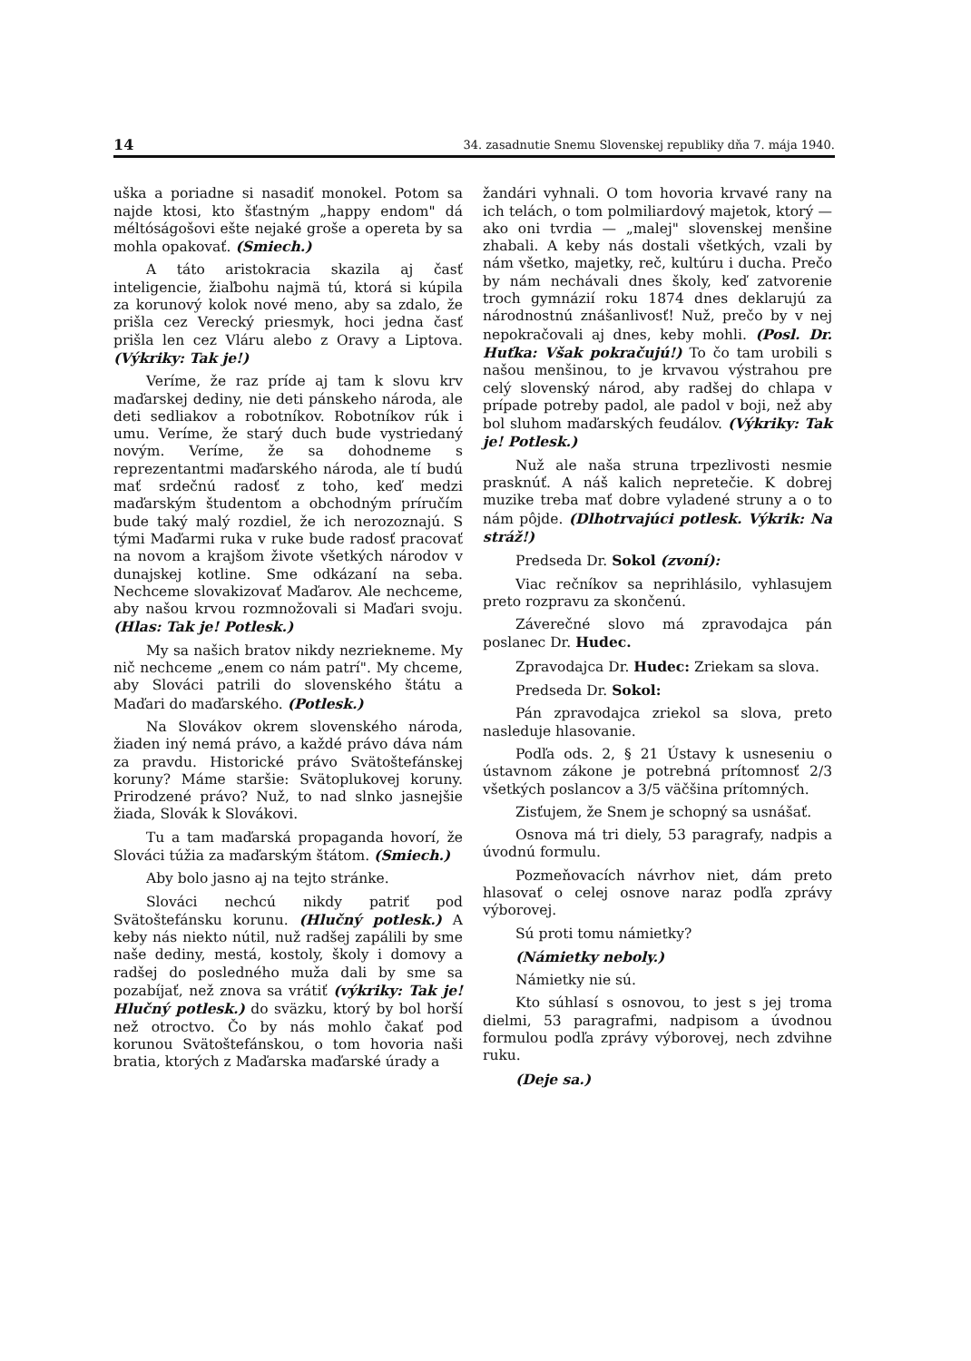14 34. zasadnutie Snemu Slovenskej republiky dňa 7. mája 1940.
uška a poriadne si nasadiť monokel. Potom sa najde ktosi, kto šťastným „happy endom" dá méltóságošovi ešte nejaké groše a opereta by sa mohla opakovať. (Smiech.)
A táto aristokracia skazila aj časť inteligencie, žiaľbohu najmä tú, ktorá si kúpila za korunový kolok nové meno, aby sa zdalo, že prišla cez Verecký priesmyk, hoci jedna časť prišla len cez Vláru alebo z Oravy a Liptova. (Výkriky: Tak je!)
Veríme, že raz príde aj tam k slovu krv maďarskej dediny, nie deti pánskeho národa, ale deti sedliakov a robotníkov. Robotníkov rúk i umu. Veríme, že starý duch bude vystriedaný novým. Veríme, že sa dohodneme s reprezentantmi maďarského národa, ale tí budú mať srdečnú radosť z toho, keď medzi maďarským študentom a obchodným príručím bude taký malý rozdiel, že ich nerozoznajú. S tými Maďarmi ruka v ruke bude radosť pracovať na novom a krajšom živote všetkých národov v dunajskej kotline. Sme odkázaní na seba. Nechceme slovakizovať Maďarov. Ale nechceme, aby našou krvou rozmnožovali si Maďari svoju. (Hlas: Tak je! Potlesk.)
My sa našich bratov nikdy nezriekneme. My nič nechceme „enem co nám patrí". My chceme, aby Slováci patrili do slovenského štátu a Maďari do maďarského. (Potlesk.)
Na Slovákov okrem slovenského národa, žiaden iný nemá právo, a každé právo dáva nám za pravdu. Historické právo Svätoštefánskej koruny? Máme staršie: Svätoplukovej koruny. Prirodzené právo? Nuž, to nad slnko jasnejšie žiada, Slovák k Slovákovi.
Tu a tam maďarská propaganda hovorí, že Slováci túžia za maďarským štátom. (Smiech.)
Aby bolo jasno aj na tejto stránke.
Slováci nechcú nikdy patriť pod Svätoštefánsku korunu. (Hlučný potlesk.) A keby nás niekto nútil, nuž radšej zapálili by sme naše dediny, mestá, kostoly, školy i domovy a radšej do posledného muža dali by sme sa pozabíjať, než znova sa vrátiť (výkriky: Tak je! Hlučný potlesk.) do sväzku, ktorý by bol horší než otroctvo. Čo by nás mohlo čakať pod korunou Svätoštefánskou, o tom hovoria naši bratia, ktorých z Maďarska maďarské úrady a
žandári vyhnali. O tom hovoria krvavé rany na ich telách, o tom polmiliardový majetok, ktorý — ako oni tvrdia — „malej" slovenskej menšine zhabali. A keby nás dostali všetkých, vzali by nám všetko, majetky, reč, kultúru i ducha. Prečo by nám nechávali dnes školy, keď zatvorenie troch gymnázií roku 1874 dnes deklarujú za národnostnú znášanlivosť! Nuž, prečo by v nej nepokračovali aj dnes, keby mohli. (Posl. Dr. Huťka: Však pokračujú!) To čo tam urobili s našou menšinou, to je krvavou výstrahou pre celý slovenský národ, aby radšej do chlapa v prípade potreby padol, ale padol v boji, než aby bol sluhom maďarských feudálov. (Výkriky: Tak je! Potlesk.)
Nuž ale naša struna trpezlivosti nesmie prasknúť. A náš kalich nepretečie. K dobrej muzike treba mať dobre vyladené struny a o to nám pôjde. (Dlhotrvajúci potlesk. Výkrik: Na stráž!)
Predseda Dr. Sokol (zvoní):
Viac rečníkov sa neprihlásilo, vyhlasujem preto rozpravu za skončenú.
Záverečné slovo má zpravodajca pán poslanec Dr. Hudec.
Zpravodajca Dr. Hudec: Zriekam sa slova.
Predseda Dr. Sokol:
Pán zpravodajca zriekol sa slova, preto nasleduje hlasovanie.
Podľa ods. 2, § 21 Ústavy k usneseniu o ústavnom zákone je potrebná prítomnosť 2/3 všetkých poslancov a 3/5 väčšina prítomných.
Zisťujem, že Snem je schopný sa usnášať.
Osnova má tri diely, 53 paragrafy, nadpis a úvodnú formulu.
Pozmeňovacích návrhov niet, dám preto hlasovať o celej osnove naraz podľa zprávy výborovej.
Sú proti tomu námietky?
(Námietky neboly.)
Námietky nie sú.
Kto súhlasí s osnovou, to jest s jej troma dielmi, 53 paragrafmi, nadpisom a úvodnou formulou podľa zprávy výborovej, nech zdvihne ruku.
(Deje sa.)